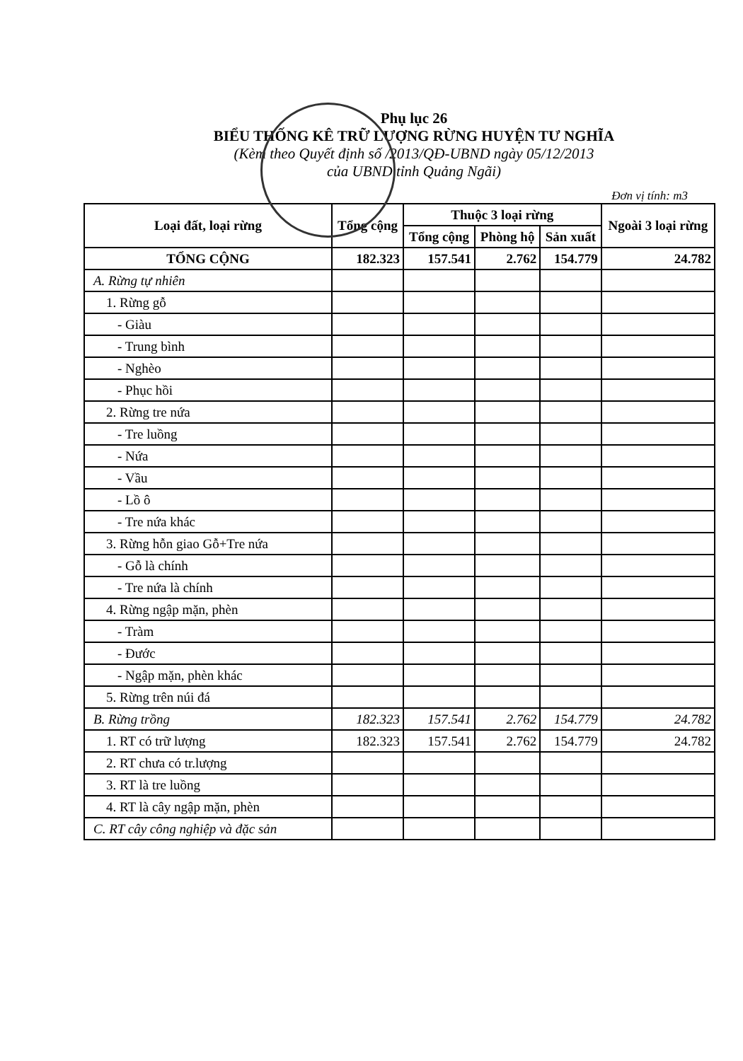Phụ lục 26
BIỂU THỐNG KÊ TRỮ LƯỢNG RỪNG HUYỆN TƯ NGHĨA
(Kèm theo Quyết định số /2013/QĐ-UBND ngày 05/12/2013
của UBND tỉnh Quảng Ngãi)
Đơn vị tính: m3
| Loại đất, loại rừng | Tổng cộng | Thuộc 3 loại rừng | | | Ngoài 3 loại rừng |
| --- | --- | --- | --- | --- | --- |
| | | Tổng cộng | Phòng hộ | Sản xuất | |
| TỔNG CỘNG | 182.323 | 157.541 | 2.762 | 154.779 | 24.782 |
| A. Rừng tự nhiên | | | | | |
| 1. Rừng gỗ | | | | | |
| - Giàu | | | | | |
| - Trung bình | | | | | |
| - Nghèo | | | | | |
| - Phục hồi | | | | | |
| 2. Rừng tre nứa | | | | | |
| - Tre luồng | | | | | |
| - Nứa | | | | | |
| - Vầu | | | | | |
| - Lồ ô | | | | | |
| - Tre nứa khác | | | | | |
| 3. Rừng hỗn giao Gỗ+Tre nứa | | | | | |
| - Gỗ là chính | | | | | |
| - Tre nứa là chính | | | | | |
| 4. Rừng ngập mặn, phèn | | | | | |
| - Tràm | | | | | |
| - Đước | | | | | |
| - Ngập mặn, phèn khác | | | | | |
| 5. Rừng trên núi đá | | | | | |
| B. Rừng trồng | 182.323 | 157.541 | 2.762 | 154.779 | 24.782 |
| 1. RT có trữ lượng | 182.323 | 157.541 | 2.762 | 154.779 | 24.782 |
| 2. RT chưa có tr.lượng | | | | | |
| 3. RT là tre luồng | | | | | |
| 4. RT là cây ngập mặn, phèn | | | | | |
| C. RT cây công nghiệp và đặc sản | | | | | |